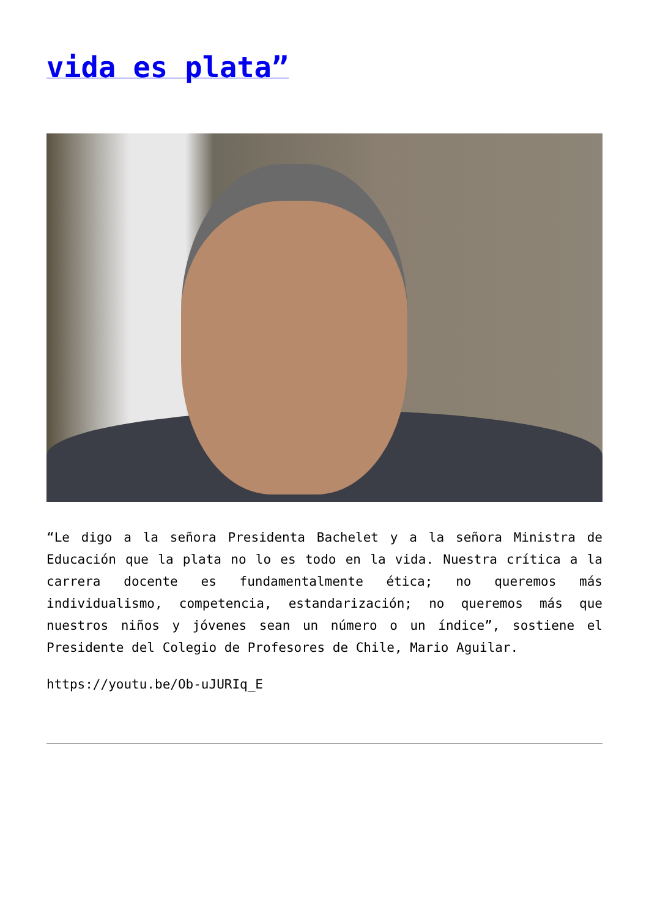vida es plata”
“Le digo a la señora Presidenta Bachelet y a la señora Ministra de Educación que la plata no lo es todo en la vida. Nuestra crítica a la carrera docente es fundamentalmente ética; no queremos más individualismo, competencia, estandarización; no queremos más que nuestros niños y jóvenes sean un número o un índice”, sostiene el Presidente del Colegio de Profesores de Chile, Mario Aguilar.
https://youtu.be/Ob-uJURIq_E